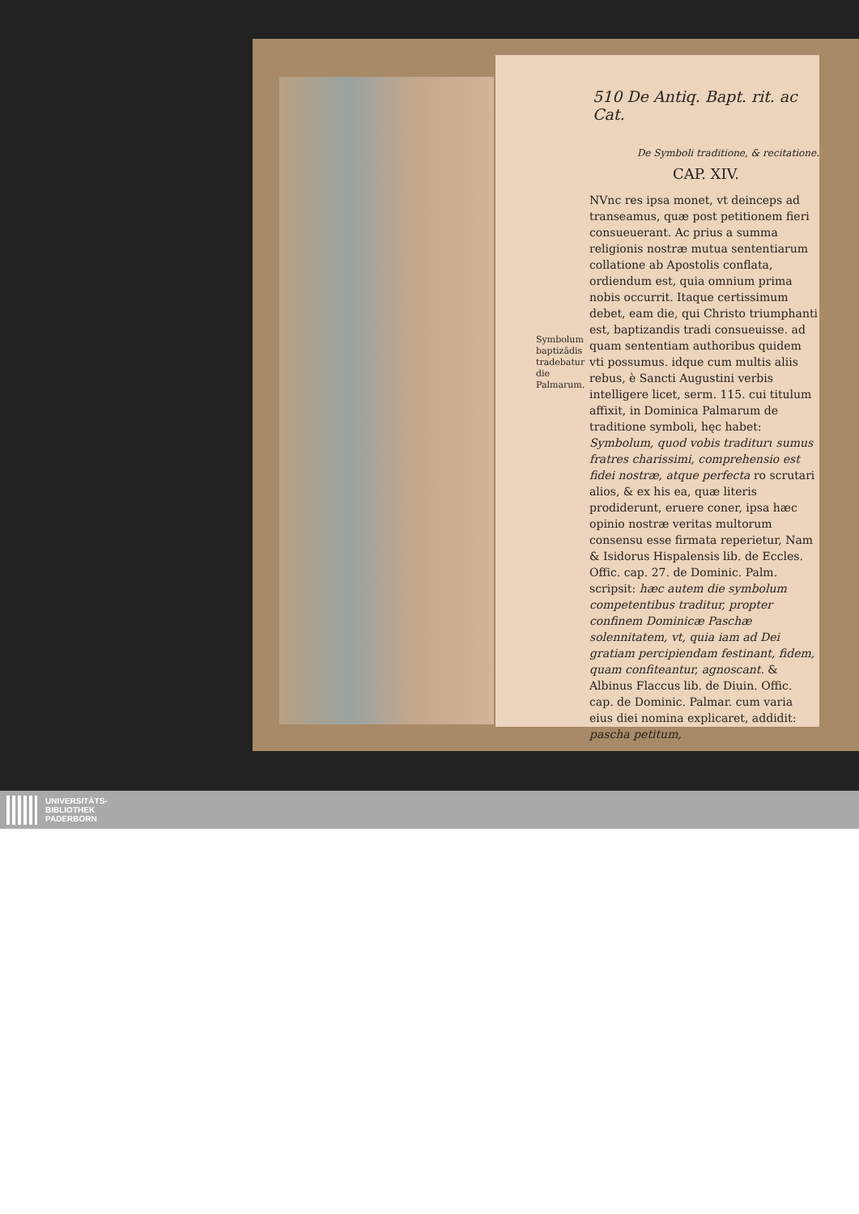510 De Antiq. Bapt. rit. ac Cat.
De Symboli traditione, & recitatione.
CAP. XIV.
Symbolum baptizādis tradebatur die Palmarum.
NVnc res ipsa monet, vt deinceps ad transeamus, quæ post petitionem fieri consueuerant. Ac prius a summa religionis nostræ mutua sententiarum collatione ab Apostolis conflata, ordiendum est, quia omnium prima nobis occurrit. Itaque certissimum debet, eam die, qui Christo triumphanti est, baptizandis tradi consueuisse. ad quam sententiam authoribus quidem vti possumus. idque cum multis aliis rebus, è Sancti Augustini verbis intelligere licet, serm. 115. cui titulum affixit, in Dominica Palmarum de traditione symboli, hęc habet: Symbolum, quod vobis traditurι sumus fratres charissimi, comprehensio est fidei nostræ, atque perfecta ro scrutari alios, & ex his ea, quæ literis prodiderunt, eruere coner, ipsa hæc opinio nostræ veritas multorum consensu esse firmata reperietur, Nam & Isidorus Hispalensis lib. de Eccles. Offic. cap. 27. de Dominic. Palm. scripsit: hæc autem die symbolum competentibus traditur, propter confinem Dominicæ Paschæ solennitatem, vt, quia iam ad Dei gratiam percipiendam festinant, fidem, quam confiteantur, agnoscant. & Albinus Flaccus lib. de Diuin. Offic. cap. de Dominic. Palmar. cum varia eius diei nomina explicaret, addidit: pascha petitum,
UNIVERSITÄTS-
BIBLIOTHEK
PADERBORN